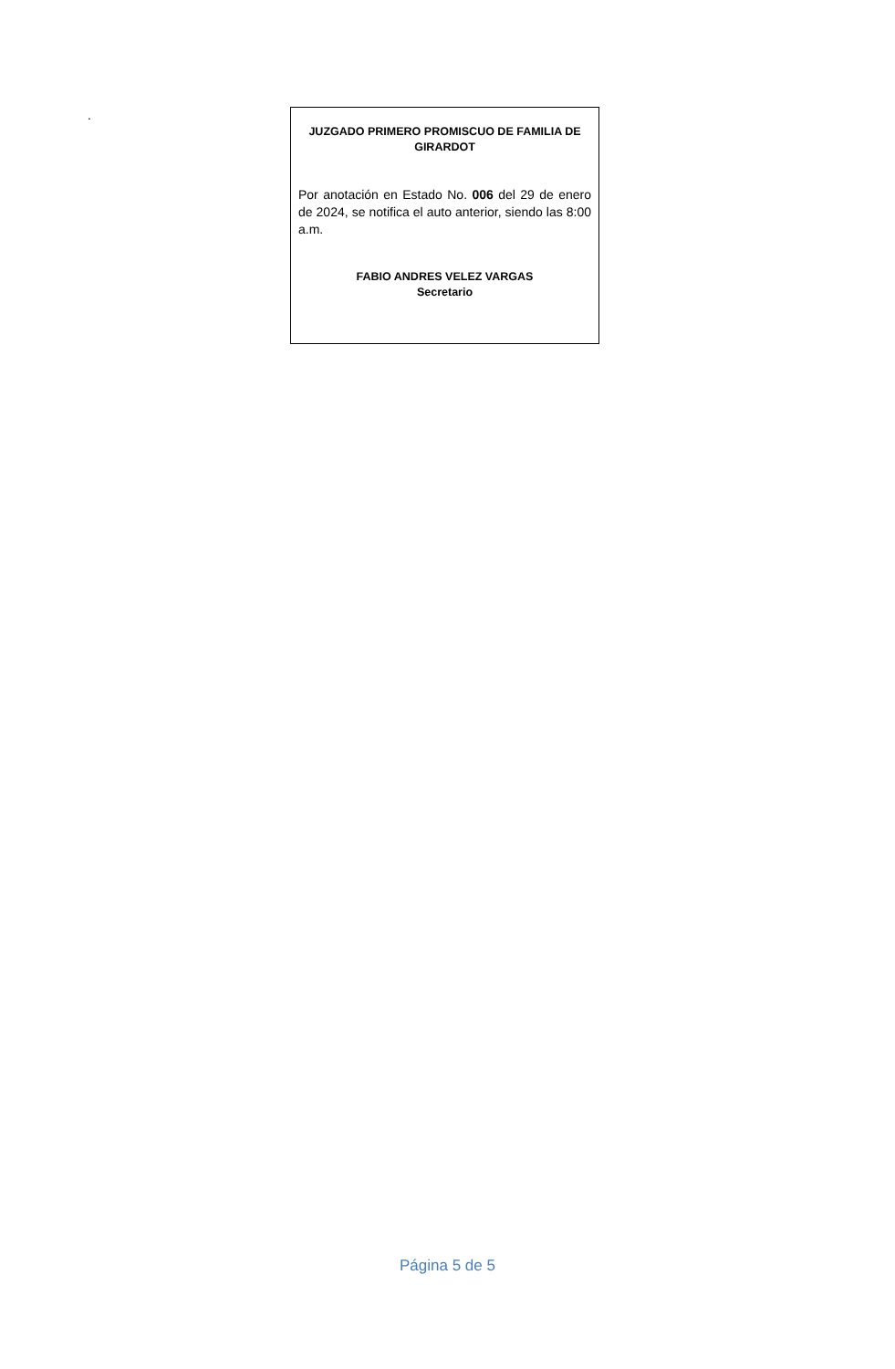.
JUZGADO PRIMERO PROMISCUO DE FAMILIA DE GIRARDOT
Por anotación en Estado No. 006 del 29 de enero de 2024, se notifica el auto anterior, siendo las 8:00 a.m.
FABIO ANDRES VELEZ VARGAS
Secretario
Página 5 de 5